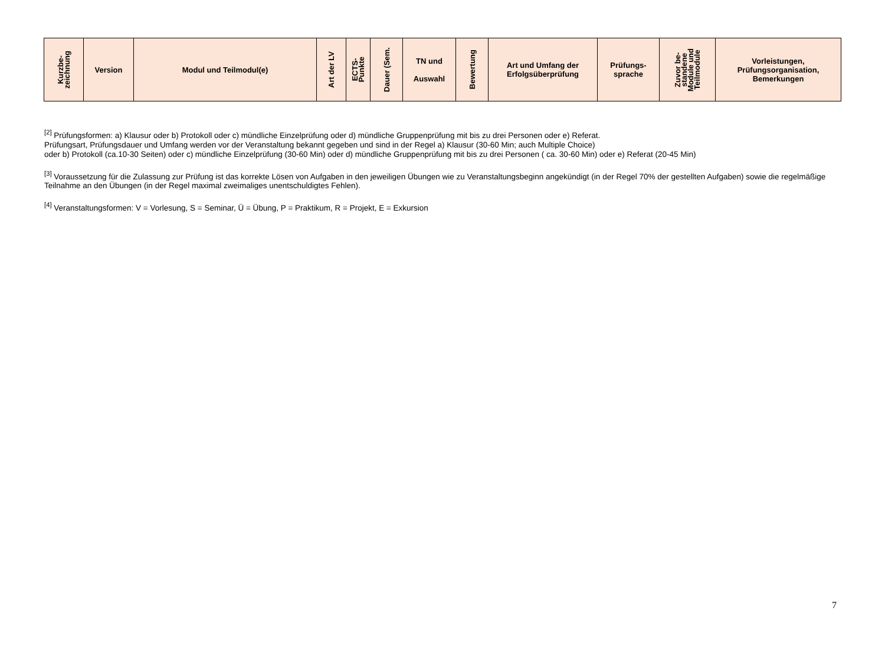| Kurzbe- zeichnung | Version | Modul und Teilmodul(e) | Art der LV | ECTS- Punkte | Dauer (Sem. | TN und Auswahl | Bewertung | Art und Umfang der Erfolgsüberprüfung | Prüfungs- sprache | Zuvor be- standene Module und Teilmodule | Vorleistungen, Prüfungsorganisation, Bemerkungen |
| --- | --- | --- | --- | --- | --- | --- | --- | --- | --- | --- | --- |
<sup>[2]</sup> Prüfungsformen: a) Klausur oder b) Protokoll oder c) mündliche Einzelprüfung oder d) mündliche Gruppenprüfung mit bis zu drei Personen oder e) Referat.
Prüfungsart, Prüfungsdauer und Umfang werden vor der Veranstaltung bekannt gegeben und sind in der Regel a) Klausur (30-60 Min; auch Multiple Choice)
oder b) Protokoll (ca.10-30 Seiten) oder c) mündliche Einzelprüfung (30-60 Min) oder d) mündliche Gruppenprüfung mit bis zu drei Personen ( ca. 30-60 Min) oder e) Referat (20-45 Min)
<sup>[3]</sup> Voraussetzung für die Zulassung zur Prüfung ist das korrekte Lösen von Aufgaben in den jeweiligen Übungen wie zu Veranstaltungsbeginn angekündigt (in der Regel 70% der gestellten Aufgaben) sowie die regelmäßige Teilnahme an den Übungen (in der Regel maximal zweimaliges unentschuldigtes Fehlen).
<sup>[4]</sup> Veranstaltungsformen: V = Vorlesung, S = Seminar, Ü = Übung, P = Praktikum, R = Projekt, E = Exkursion
7